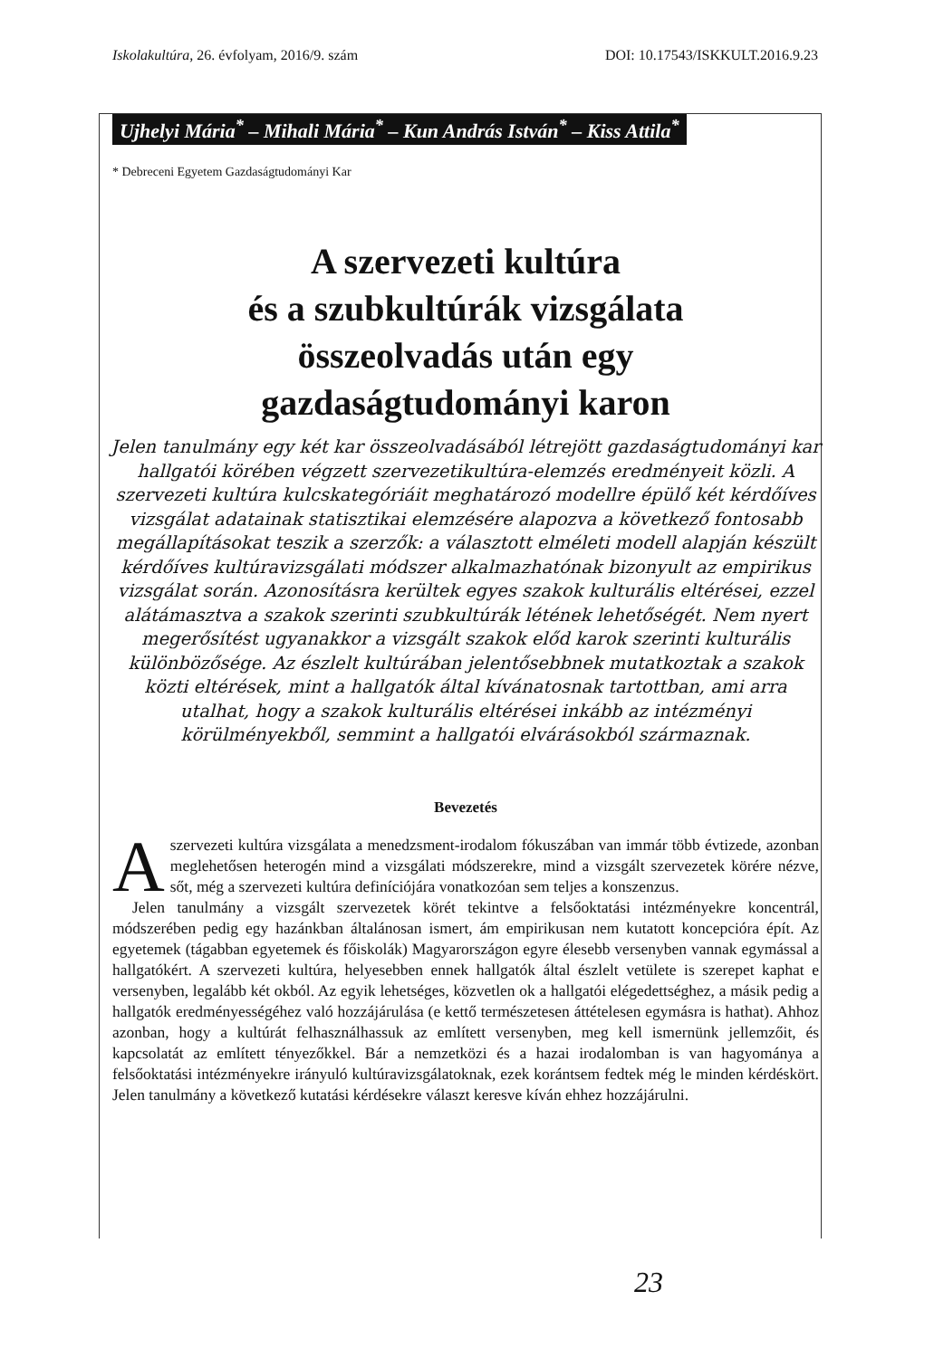Iskolakultúra, 26. évfolyam, 2016/9. szám DOI: 10.17543/ISKKULT.2016.9.23
Ujhelyi Mária<sup>*</sup> – Mihali Mária<sup>*</sup> – Kun András István<sup>*</sup> – Kiss Attila<sup>*</sup>
* Debreceni Egyetem Gazdaságtudományi Kar
A szervezeti kultúra
és a szubkultúrák vizsgálata
összeolvadás után egy
gazdaságtudományi karon
Jelen tanulmány egy két kar összeolvadásából létrejött gazdaságtudományi kar hallgatói körében végzett szervezetikultúra-elemzés eredményeit közli. A szervezeti kultúra kulcskategóriáit meghatározó modellre épülő két kérdőíves vizsgálat adatainak statisztikai elemzésére alapozva a következő fontosabb megállapításokat teszik a szerzők: a választott elméleti modell alapján készült kérdőíves kultúravizsgálati módszer alkalmazhatónak bizonyult az empirikus vizsgálat során. Azonosításra kerültek egyes szakok kulturális eltérései, ezzel alátámasztva a szakok szerinti szubkultúrák létének lehetőségét. Nem nyert megerősítést ugyanakkor a vizsgált szakok előd karok szerinti kulturális különbözősége. Az észlelt kultúrában jelentősebbnek mutatkoztak a szakok közti eltérések, mint a hallgatók által kívánatosnak tartottban, ami arra utalhat, hogy a szakok kulturális eltérései inkább az intézményi körülményekből, semmint a hallgatói elvárásokból származnak.
Bevezetés
A szervezeti kultúra vizsgálata a menedzsment-irodalom fókuszában van immár több évtizede, azonban meglehetősen heterogén mind a vizsgálati módszerekre, mind a vizsgált szervezetek körére nézve, sőt, még a szervezeti kultúra definíciójára vonatkozóan sem teljes a konszenzus.
Jelen tanulmány a vizsgált szervezetek körét tekintve a felsőoktatási intézményekre koncentrál, módszerében pedig egy hazánkban általánosan ismert, ám empirikusan nem kutatott koncepcióra épít. Az egyetemek (tágabban egyetemek és főiskolák) Magyarországon egyre élesebb versenyben vannak egymással a hallgatókért. A szervezeti kultúra, helyesebben ennek hallgatók által észlelt vetülete is szerepet kaphat e versenyben, legalább két okból. Az egyik lehetséges, közvetlen ok a hallgatói elégedettséghez, a másik pedig a hallgatók eredményességéhez való hozzájárulása (e kettő természetesen áttételesen egymásra is hathat). Ahhoz azonban, hogy a kultúrát felhasználhassuk az említett versenyben, meg kell ismernünk jellemzőit, és kapcsolatát az említett tényezőkkel. Bár a nemzetközi és a hazai irodalomban is van hagyománya a felsőoktatási intézményekre irányuló kultúravizsgálatoknak, ezek korántsem fedtek még le minden kérdéskört. Jelen tanulmány a következő kutatási kérdésekre választ keresve kíván ehhez hozzájárulni.
23